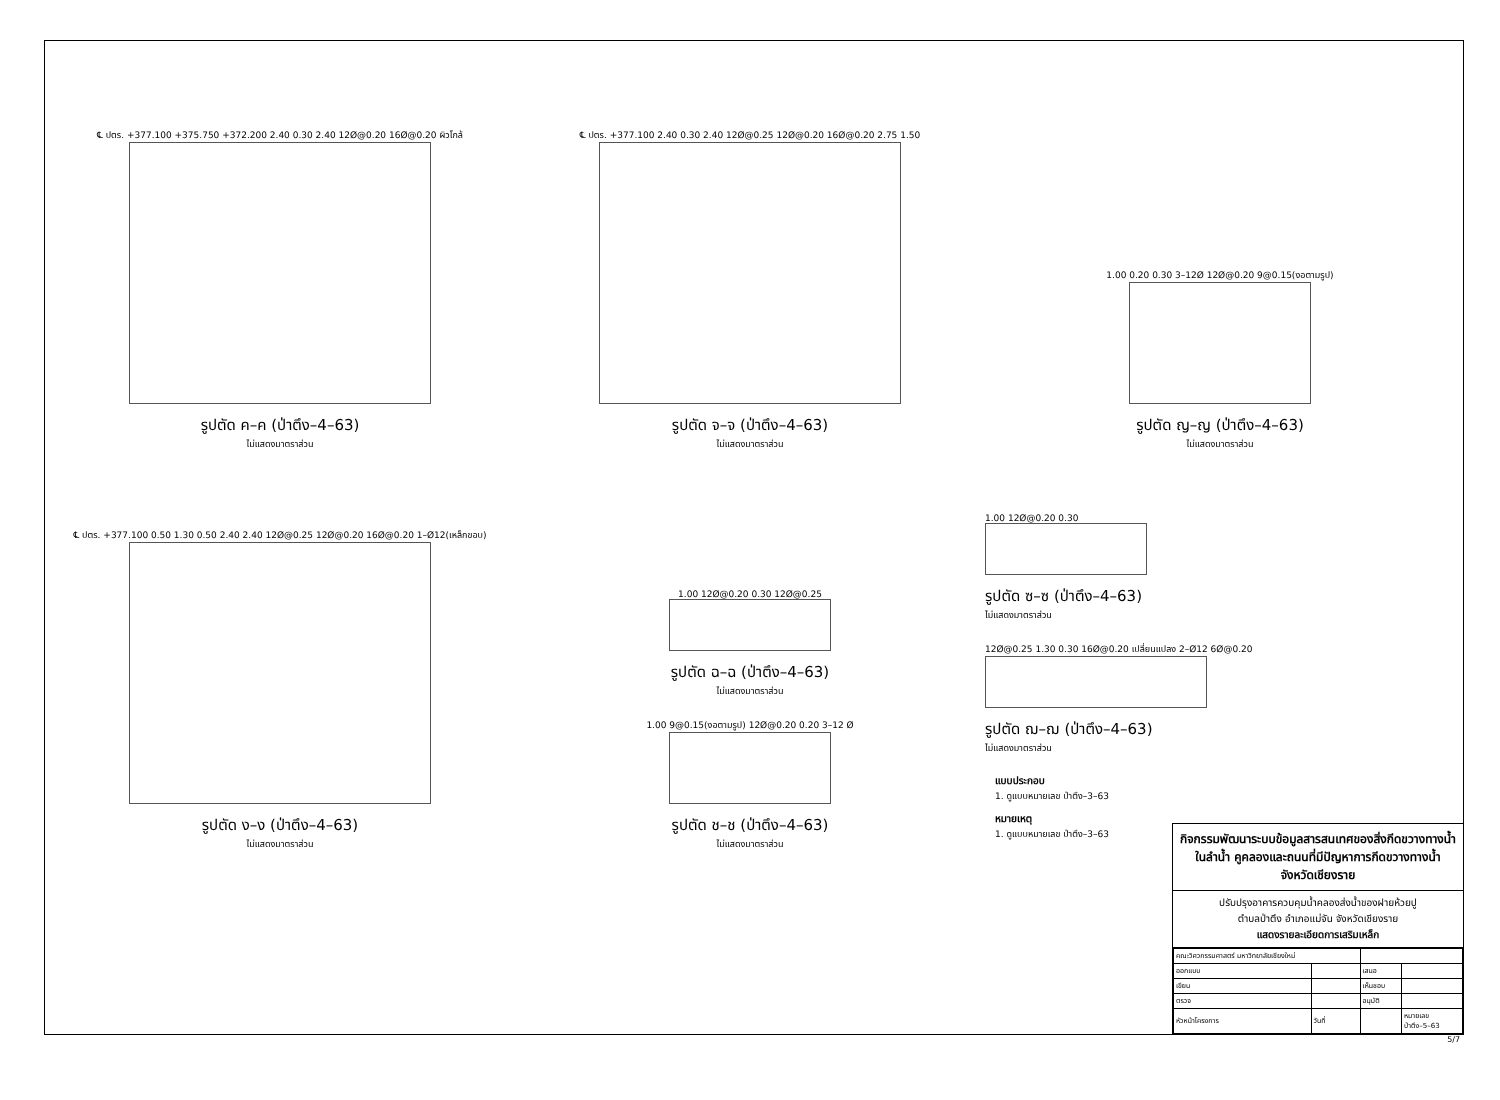℄ ปตร. +377.100 +375.750 +372.200 2.40 0.30 2.40 12Ø@0.20 16Ø@0.20 ผิวโกล้
รูปตัด ค–ค (ป่าตึง–4–63)
ไม่แสดงมาตราส่วน
℄ ปตร. +377.100 2.40 0.30 2.40 12Ø@0.25 12Ø@0.20 16Ø@0.20 2.75 1.50
รูปตัด จ–จ (ป่าตึง–4–63)
ไม่แสดงมาตราส่วน
1.00 0.20 0.30 3–12Ø 12Ø@0.20 9@0.15(งอตามรูป)
รูปตัด ญ–ญ (ป่าตึง–4–63)
ไม่แสดงมาตราส่วน
℄ ปตร. +377.100 0.50 1.30 0.50 2.40 2.40 12Ø@0.25 12Ø@0.20 16Ø@0.20 1–Ø12(เหล็กขอบ)
รูปตัด ง–ง (ป่าตึง–4–63)
ไม่แสดงมาตราส่วน
1.00 12Ø@0.20 0.30 12Ø@0.25
รูปตัด ฉ–ฉ (ป่าตึง–4–63)
ไม่แสดงมาตราส่วน
1.00 9@0.15(งอตามรูป) 12Ø@0.20 0.20 3–12 Ø
รูปตัด ช–ช (ป่าตึง–4–63)
ไม่แสดงมาตราส่วน
1.00 12Ø@0.20 0.30
รูปตัด ซ–ซ (ป่าตึง–4–63)
ไม่แสดงมาตราส่วน
12Ø@0.25 1.30 0.30 16Ø@0.20 เปลี่ยนแปลง 2–Ø12 6Ø@0.20
รูปตัด ฌ–ฌ (ป่าตึง–4–63)
ไม่แสดงมาตราส่วน
แบบประกอบ
1. ดูแบบหมายเลข ป่าตึง–3–63
หมายเหตุ
1. ดูแบบหมายเลข ป่าตึง–3–63
กิจกรรมพัฒนาระบบข้อมูลสารสนเทศของสิ่งกีดขวางทางน้ำในลำน้ำ คูคลองและถนนที่มีปัญหาการกีดขวางทางน้ำ จังหวัดเชียงราย
ปรับปรุงอาคารควบคุมน้ำคลองส่งน้ำของฝายห้วยปู
ตำบลป่าตึง อำเภอแม่จัน จังหวัดเชียงราย
แสดงรายละเอียดการเสริมเหล็ก
| คณะวิศวกรรมศาสตร์ มหาวิทยาลัยเชียงใหม่ | | | |
| ออกแบบ | | เสนอ | |
| เขียน | | เห็นชอบ | |
| ตรวจ | | อนุมัติ | |
| หัวหน้าโครงการ | วันที่ | | หมายเลข ป่าตึง–5–63 |
5/7